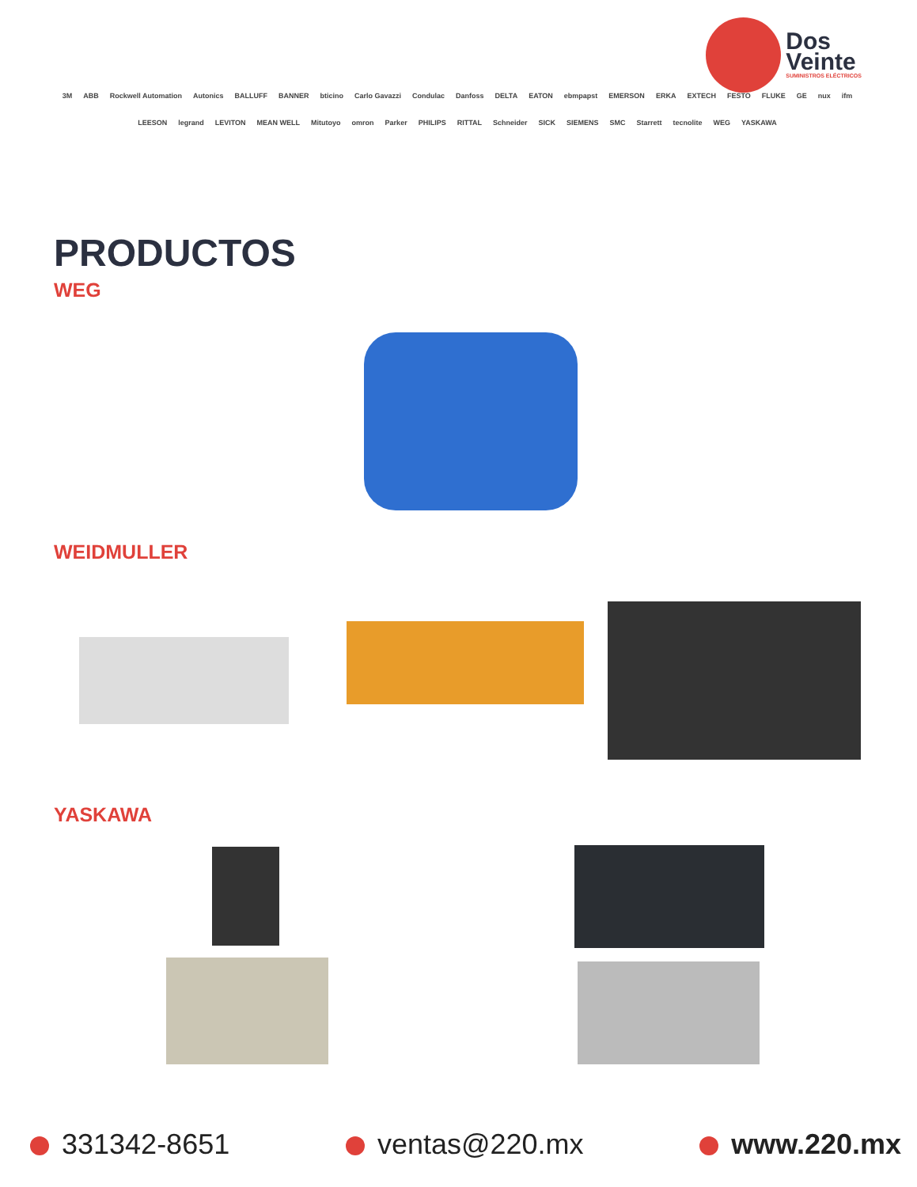Dos
Veinte
SUMINISTROS ELÉCTRICOS
3M ABB Rockwell Automation Autonics BALLUFF BANNER bticino Carlo Gavazzi Condulac Danfoss DELTA EATON ebmpapst EMERSON ERKA EXTECH FESTO FLUKE GE nux ifm LEESON legrand LEVITON MEAN WELL Mitutoyo omron Parker PHILIPS RITTAL Schneider SICK SIEMENS SMC Starrett tecnolite WEG YASKAWA
PRODUCTOS
WEG
WEIDMULLER
YASKAWA
331342-8651 ventas@220.mx www.220.mx